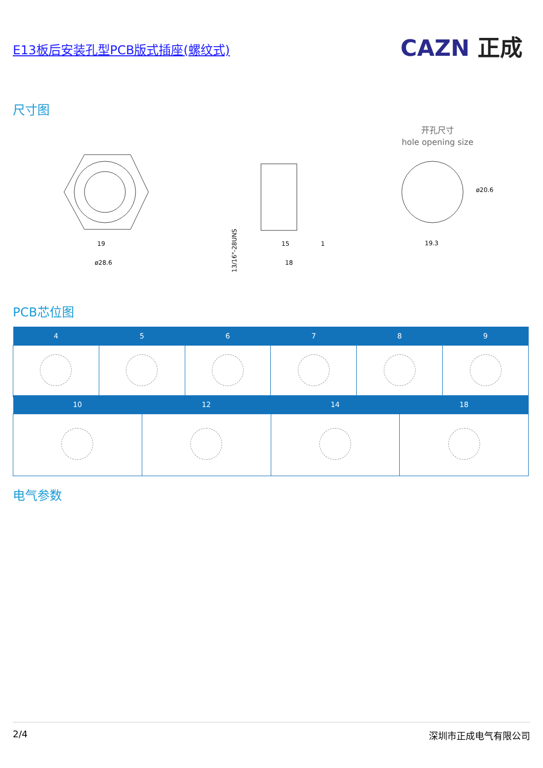E13板后安装孔型PCB版式插座(螺纹式) CAZN 正成
尺寸图
19
ø28.6
13/16"-28UNS
15
18
1
开孔尺寸
hole opening size
19.3
ø20.6
PCB芯位图
| 4 | 5 | 6 | 7 | 8 | 9 |
| --- | --- | --- | --- | --- | --- |
| 10 | 12 | 14 | 18 |
| --- | --- | --- | --- |
电气参数
2/4 深圳市正成电气有限公司